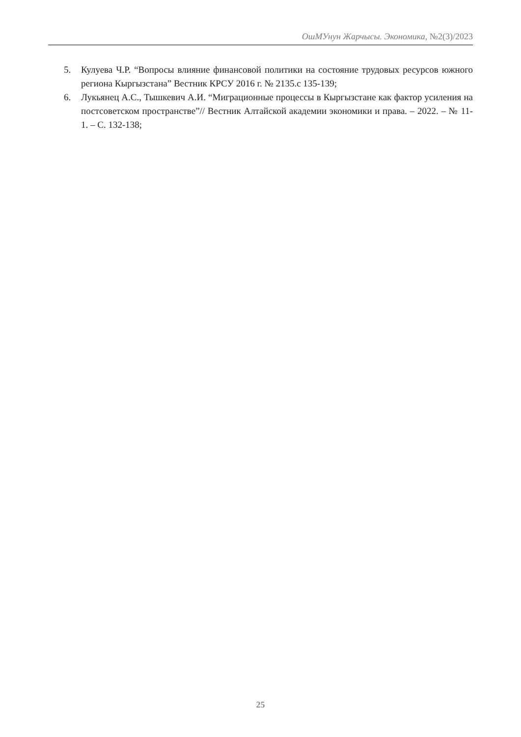ОшМУнун Жарчысы. Экономика, №2(3)/2023
5. Кулуева Ч.Р. “Вопросы влияние финансовой политики на состояние трудовых ресурсов южного региона Кыргызстана” Вестник КРСУ 2016 г. № 2135.с 135-139;
6. Лукьянец А.С., Тышкевич А.И. “Миграционные процессы в Кыргызстане как фактор усиления на постсоветском пространстве”// Вестник Алтайской академии экономики и права. – 2022. – № 11-1. – С. 132-138;
25